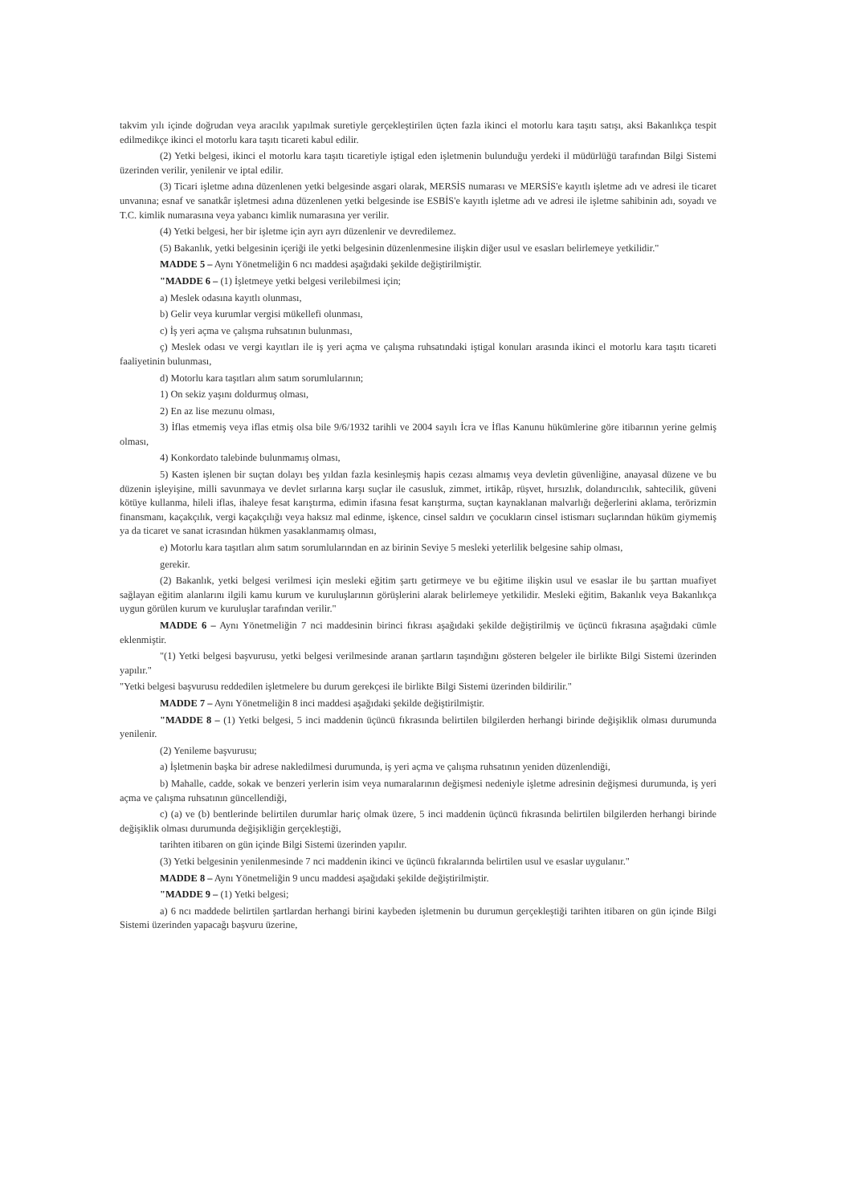takvim yılı içinde doğrudan veya aracılık yapılmak suretiyle gerçekleştirilen üçten fazla ikinci el motorlu kara taşıtı satışı, aksi Bakanlıkça tespit edilmedikçe ikinci el motorlu kara taşıtı ticareti kabul edilir.
(2) Yetki belgesi, ikinci el motorlu kara taşıtı ticaretiyle iştigal eden işletmenin bulunduğu yerdeki il müdürlüğü tarafından Bilgi Sistemi üzerinden verilir, yenilenir ve iptal edilir.
(3) Ticari işletme adına düzenlenen yetki belgesinde asgari olarak, MERSİS numarası ve MERSİS'e kayıtlı işletme adı ve adresi ile ticaret unvanına; esnaf ve sanatkâr işletmesi adına düzenlenen yetki belgesinde ise ESBİS'e kayıtlı işletme adı ve adresi ile işletme sahibinin adı, soyadı ve T.C. kimlik numarasına veya yabancı kimlik numarasına yer verilir.
(4) Yetki belgesi, her bir işletme için ayrı ayrı düzenlenir ve devredilemez.
(5) Bakanlık, yetki belgesinin içeriği ile yetki belgesinin düzenlenmesine ilişkin diğer usul ve esasları belirlemeye yetkilidir."
MADDE 5 – Aynı Yönetmeliğin 6 ncı maddesi aşağıdaki şekilde değiştirilmiştir.
"MADDE 6 – (1) İşletmeye yetki belgesi verilebilmesi için;
a) Meslek odasına kayıtlı olunması,
b) Gelir veya kurumlar vergisi mükellefi olunması,
c) İş yeri açma ve çalışma ruhsatının bulunması,
ç) Meslek odası ve vergi kayıtları ile iş yeri açma ve çalışma ruhsatındaki iştigal konuları arasında ikinci el motorlu kara taşıtı ticareti faaliyetinin bulunması,
d) Motorlu kara taşıtları alım satım sorumlularının;
1) On sekiz yaşını doldurmuş olması,
2) En az lise mezunu olması,
3) İflas etmemiş veya iflas etmiş olsa bile 9/6/1932 tarihli ve 2004 sayılı İcra ve İflas Kanunu hükümlerine göre itibarının yerine gelmiş olması,
4) Konkordato talebinde bulunmamış olması,
5) Kasten işlenen bir suçtan dolayı beş yıldan fazla kesinleşmiş hapis cezası almamış veya devletin güvenliğine, anayasal düzene ve bu düzenin işleyişine, milli savunmaya ve devlet sırlarına karşı suçlar ile casusluk, zimmet, irtikâp, rüşvet, hırsızlık, dolandırıcılık, sahtecilik, güveni kötüye kullanma, hileli iflas, ihaleye fesat karıştırma, edimin ifasına fesat karıştırma, suçtan kaynaklanan malvarlığı değerlerini aklama, terörizmin finansmanı, kaçakçılık, vergi kaçakçılığı veya haksız mal edinme, işkence, cinsel saldırı ve çocukların cinsel istismarı suçlarından hüküm giymemiş ya da ticaret ve sanat icrasından hükmen yasaklanmamış olması,
e) Motorlu kara taşıtları alım satım sorumlularından en az birinin Seviye 5 mesleki yeterlilik belgesine sahip olması,
gerekir.
(2) Bakanlık, yetki belgesi verilmesi için mesleki eğitim şartı getirmeye ve bu eğitime ilişkin usul ve esaslar ile bu şarttan muafiyet sağlayan eğitim alanlarını ilgili kamu kurum ve kuruluşlarının görüşlerini alarak belirlemeye yetkilidir. Mesleki eğitim, Bakanlık veya Bakanlıkça uygun görülen kurum ve kuruluşlar tarafından verilir."
MADDE 6 – Aynı Yönetmeliğin 7 nci maddesinin birinci fıkrası aşağıdaki şekilde değiştirilmiş ve üçüncü fıkrasına aşağıdaki cümle eklenmiştir.
"(1) Yetki belgesi başvurusu, yetki belgesi verilmesinde aranan şartların taşındığını gösteren belgeler ile birlikte Bilgi Sistemi üzerinden yapılır."
"Yetki belgesi başvurusu reddedilen işletmelere bu durum gerekçesi ile birlikte Bilgi Sistemi üzerinden bildirilir."
MADDE 7 – Aynı Yönetmeliğin 8 inci maddesi aşağıdaki şekilde değiştirilmiştir.
"MADDE 8 – (1) Yetki belgesi, 5 inci maddenin üçüncü fıkrasında belirtilen bilgilerden herhangi birinde değişiklik olması durumunda yenilenir.
(2) Yenileme başvurusu;
a) İşletmenin başka bir adrese nakledilmesi durumunda, iş yeri açma ve çalışma ruhsatının yeniden düzenlendiği,
b) Mahalle, cadde, sokak ve benzeri yerlerin isim veya numaralarının değişmesi nedeniyle işletme adresinin değişmesi durumunda, iş yeri açma ve çalışma ruhsatının güncellendiği,
c) (a) ve (b) bentlerinde belirtilen durumlar hariç olmak üzere, 5 inci maddenin üçüncü fıkrasında belirtilen bilgilerden herhangi birinde değişiklik olması durumunda değişikliğin gerçekleştiği,
tarihten itibaren on gün içinde Bilgi Sistemi üzerinden yapılır.
(3) Yetki belgesinin yenilenmesinde 7 nci maddenin ikinci ve üçüncü fıkralarında belirtilen usul ve esaslar uygulanır."
MADDE 8 – Aynı Yönetmeliğin 9 uncu maddesi aşağıdaki şekilde değiştirilmiştir.
"MADDE 9 – (1) Yetki belgesi;
a) 6 ncı maddede belirtilen şartlardan herhangi birini kaybeden işletmenin bu durumun gerçekleştiği tarihten itibaren on gün içinde Bilgi Sistemi üzerinden yapacağı başvuru üzerine,